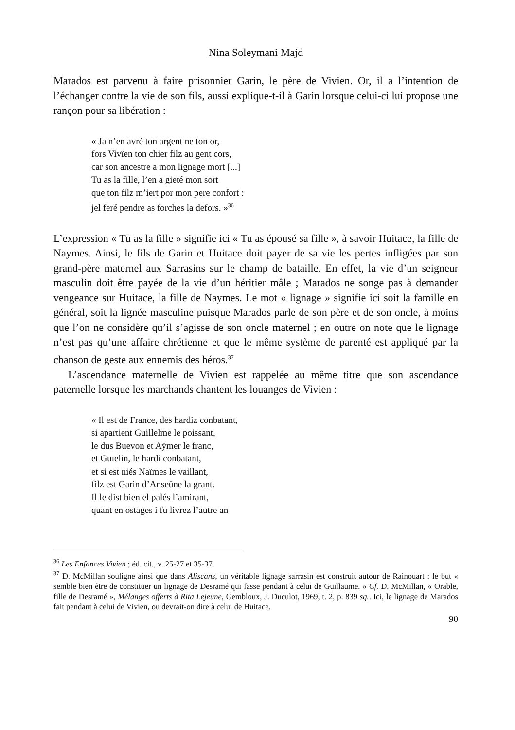Nina Soleymani Majd
Marados est parvenu à faire prisonnier Garin, le père de Vivien. Or, il a l’intention de l’échanger contre la vie de son fils, aussi explique-t-il à Garin lorsque celui-ci lui propose une rançon pour sa libération :
« Ja n’en avré ton argent ne ton or,
fors Vivïen ton chier filz au gent cors,
car son ancestre a mon lignage mort [...]
Tu as la fille, l’en a gieté mon sort
que ton filz m’iert por mon pere confort :
jel feré pendre as forches la defors. »<sup>36</sup>
L’expression « Tu as la fille » signifie ici « Tu as épousé sa fille », à savoir Huitace, la fille de Naymes. Ainsi, le fils de Garin et Huitace doit payer de sa vie les pertes infligées par son grand-père maternel aux Sarrasins sur le champ de bataille. En effet, la vie d’un seigneur masculin doit être payée de la vie d’un héritier mâle ; Marados ne songe pas à demander vengeance sur Huitace, la fille de Naymes. Le mot « lignage » signifie ici soit la famille en général, soit la lignée masculine puisque Marados parle de son père et de son oncle, à moins que l’on ne considère qu’il s’agisse de son oncle maternel ; en outre on note que le lignage n’est pas qu’une affaire chrétienne et que le même système de parenté est appliqué par la chanson de geste aux ennemis des héros.<sup>37</sup>
L’ascendance maternelle de Vivien est rappelée au même titre que son ascendance paternelle lorsque les marchands chantent les louanges de Vivien :
« Il est de France, des hardiz conbatant,
si apartient Guillelme le poissant,
le dus Buevon et Aÿmer le franc,
et Guïelin, le hardi conbatant,
et si est niés Naïmes le vaillant,
filz est Garin d’Anseüne la grant.
Il le dist bien el palés l’amirant,
quant en ostages i fu livrez l’autre an
<sup>36</sup> Les Enfances Vivien ; éd. cit., v. 25-27 et 35-37.
<sup>37</sup> D. McMillan souligne ainsi que dans Aliscans, un véritable lignage sarrasin est construit autour de Rainouart : le but « semble bien être de constituer un lignage de Desramé qui fasse pendant à celui de Guillaume. » Cf. D. McMillan, « Orable, fille de Desramé », Mélanges offerts à Rita Lejeune, Gembloux, J. Duculot, 1969, t. 2, p. 839 sq.. Ici, le lignage de Marados fait pendant à celui de Vivien, ou devrait-on dire à celui de Huitace.
90